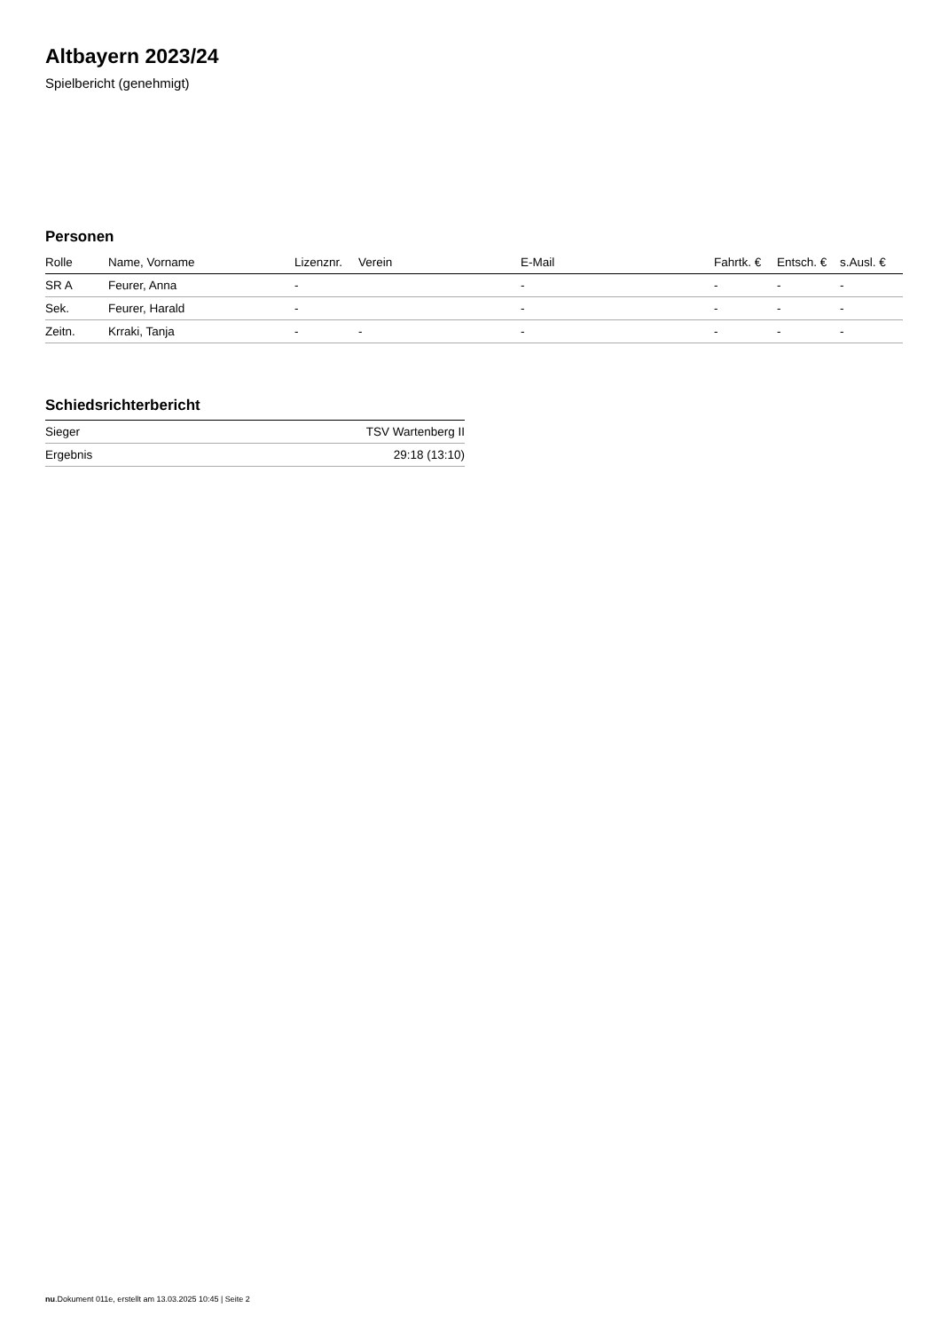Altbayern 2023/24
Spielbericht (genehmigt)
Personen
| Rolle | Name, Vorname | Lizenznr. | Verein | E-Mail | Fahrtk. € | Entsch. € | s.Ausl. € |
| --- | --- | --- | --- | --- | --- | --- | --- |
| SR A | Feurer, Anna | - | | - | - | - | - |
| Sek. | Feurer, Harald | - | | - | - | - | - |
| Zeitn. | Krraki, Tanja | - | - | - | - | - | - |
Schiedsrichterbericht
| Sieger | TSV Wartenberg II |
| Ergebnis | 29:18 (13:10) |
nu.Dokument 011e, erstellt am 13.03.2025 10:45 | Seite 2